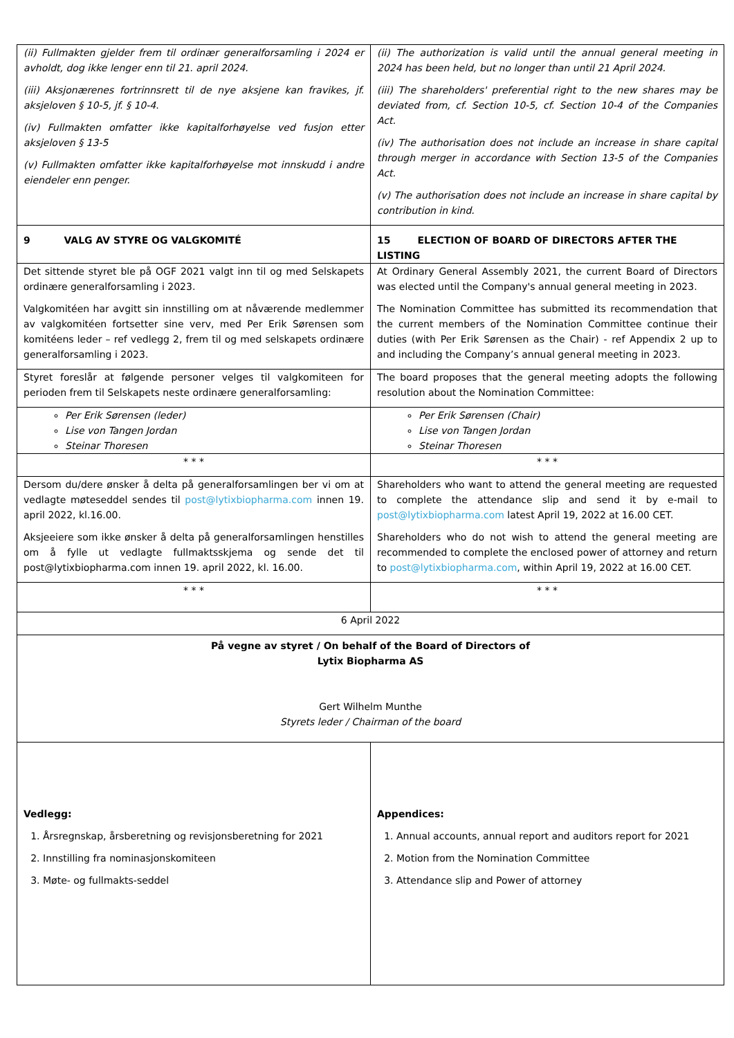| (ii) Fullmakten gjelder frem til ordinær generalforsamling i 2024 er avholdt, dog ikke lenger enn til 21. april 2024. (iii) Aksjonærenes fortrinnsrett til de nye aksjene kan fravikes, jf. aksjeloven § 10-5, jf. § 10-4 . (iv) Fullmakten omfatter ikke kapitalforhøyelse ved fusjon etter aksjeloven § 13-5 (v) Fullmakten omfatter ikke kapitalforhøyelse mot innskudd i andre eiendeler enn penger. | (ii) The authorization is valid until the annual general meeting in 2024 has been held, but no longer than until 21 April 2024. (iii) The shareholders' preferential right to the new shares may be deviated from, cf. Section 10-5, cf. Section 10-4 of the Companies Act. (iv) The authorisation does not include an increase in share capital through merger in accordance with Section 13-5 of the Companies Act. (v) The authorisation does not include an increase in share capital by contribution in kind. |
| 9 VALG AV STYRE OG VALGKOMITÉ | 15 ELECTION OF BOARD OF DIRECTORS AFTER THE LISTING |
| Det sittende styret ble på OGF 2021 valgt inn til og med Selskapets ordinære generalforsamling i 2023. Valgkomitéen har avgitt sin innstilling om at nåværende medlemmer av valgkomitéen fortsetter sine verv, med Per Erik Sørensen som komitéens leder – ref vedlegg 2, frem til og med selskapets ordinære generalforsamling i 2023. | At Ordinary General Assembly 2021, the current Board of Directors was elected until the Company's annual general meeting in 2023. The Nomination Committee has submitted its recommendation that the current members of the Nomination Committee continue their duties (with Per Erik Sørensen as the Chair) - ref Appendix 2 up to and including the Company’s annual general meeting in 2023. |
| Styret foreslår at følgende personer velges til valgkomiteen for perioden frem til Selskapets neste ordinære generalforsamling: | The board proposes that the general meeting adopts the following resolution about the Nomination Committee: |
| Per Erik Sørensen (leder) Lise von Tangen Jordan Steinar Thoresen | Per Erik Sørensen (Chair) Lise von Tangen Jordan Steinar Thoresen |
| * * * | * * * |
| Dersom du/dere ønsker å delta på generalforsamlingen ber vi om at vedlagte møteseddel sendes til post@lytixbiopharma.com innen 19. april 2022, kl.16.00. Aksjeeiere som ikke ønsker å delta på generalforsamlingen henstilles om å fylle ut vedlagte fullmaktsskjema og sende det til post@lytixbiopharma.com innen 19. april 2022, kl. 16.00. | Shareholders who want to attend the general meeting are requested to complete the attendance slip and send it by e-mail to post@lytixbiopharma.com latest April 19, 2022 at 16.00 CET. Shareholders who do not wish to attend the general meeting are recommended to complete the enclosed power of attorney and return to post@lytixbiopharma.com , within April 19, 2022 at 16.00 CET. |
| * * * | * * * |
| 6 April 2022 | |
| På vegne av styret / On behalf of the Board of Directors of Lytix Biopharma AS Gert Wilhelm Munthe Styrets leder / Chairman of the board | |
| Vedlegg: 1. Årsregnskap, årsberetning og revisjonsberetning for 2021 2. Innstilling fra nominasjonskomiteen 3. Møte- og fullmakts-seddel | Appendices: 1. Annual accounts, annual report and auditors report for 2021 2. Motion from the Nomination Committee 3. Attendance slip and Power of attorney |